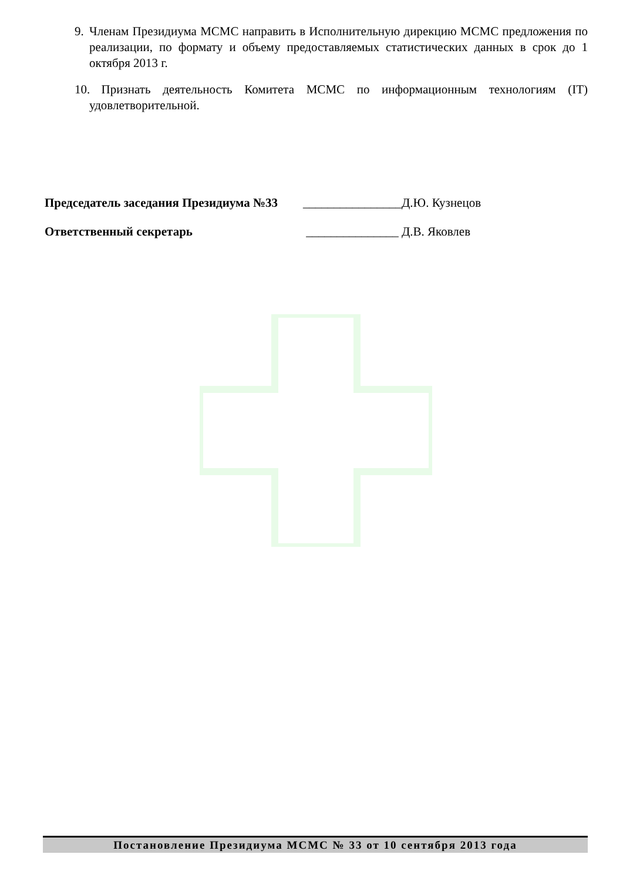9. Членам Президиума МСМС направить в Исполнительную дирекцию МСМС предложения по реализации, по формату и объему предоставляемых статистических данных в срок до 1 октября 2013 г.
10. Признать деятельность Комитета МСМС по информационным технологиям (IT) удовлетворительной.
Председатель заседания Президиума №33 ________________Д.Ю. Кузнецов
Ответственный секретарь _______________ Д.В. Яковлев
Постановление Президиума МСМС № 33 от 10 сентября 2013 года